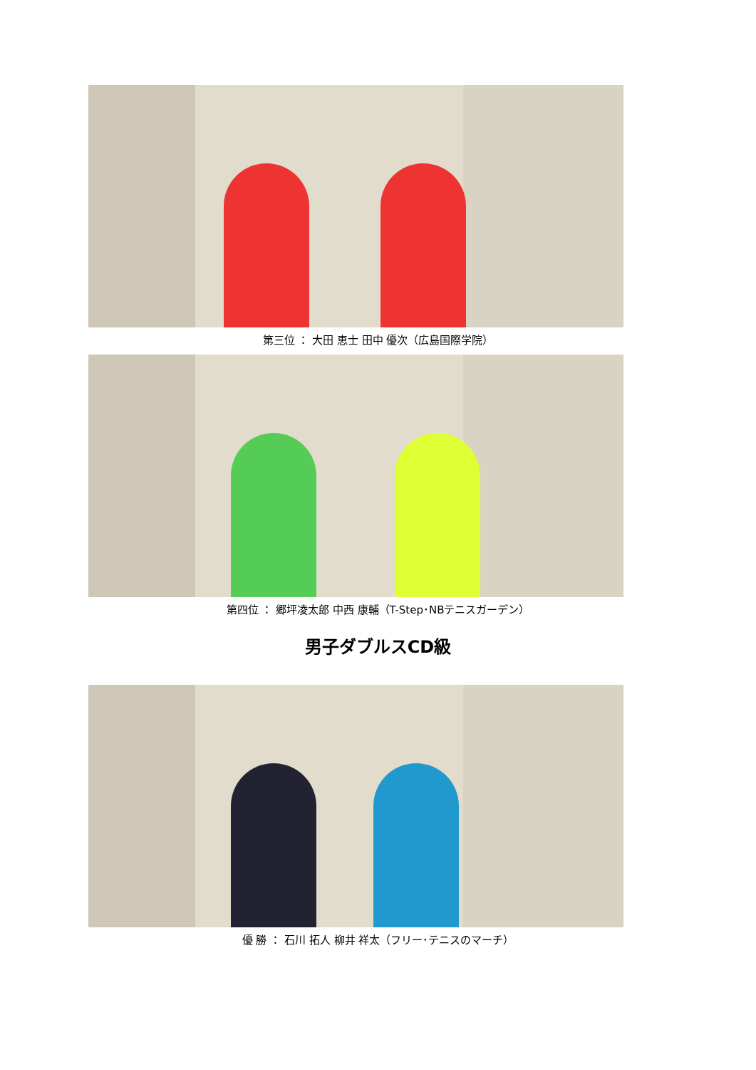第三位 ： 大田 恵士 田中 優次（広島国際学院）
第四位 ： 郷坪凌太郎 中西 康輔（T-Step･NBテニスガーデン）
男子ダブルスCD級
優 勝 ： 石川 拓人 柳井 祥太（フリー･テニスのマーチ）